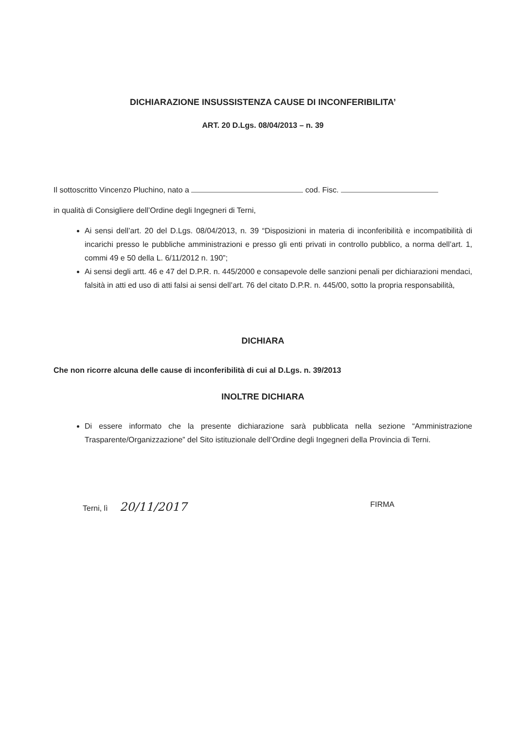DICHIARAZIONE INSUSSISTENZA CAUSE DI INCONFERIBILITA’
ART. 20 D.Lgs. 08/04/2013 – n. 39
Il sottoscritto Vincenzo Pluchino, nato a cod. Fisc.
in qualità di Consigliere dell’Ordine degli Ingegneri di Terni,
Ai sensi dell’art. 20 del D.Lgs. 08/04/2013, n. 39 “Disposizioni in materia di inconferibilità e incompatibilità di incarichi presso le pubbliche amministrazioni e presso gli enti privati in controllo pubblico, a norma dell’art. 1, commi 49 e 50 della L. 6/11/2012 n. 190”;
Ai sensi degli artt. 46 e 47 del D.P.R. n. 445/2000 e consapevole delle sanzioni penali per dichiarazioni mendaci, falsità in atti ed uso di atti falsi ai sensi dell’art. 76 del citato D.P.R. n. 445/00, sotto la propria responsabilità,
DICHIARA
Che non ricorre alcuna delle cause di inconferibilità di cui al D.Lgs. n. 39/2013
INOLTRE DICHIARA
Di essere informato che la presente dichiarazione sarà pubblicata nella sezione “Amministrazione Trasparente/Organizzazione” del Sito istituzionale dell’Ordine degli Ingegneri della Provincia di Terni.
Terni, lì 20/11/2017
FIRMA